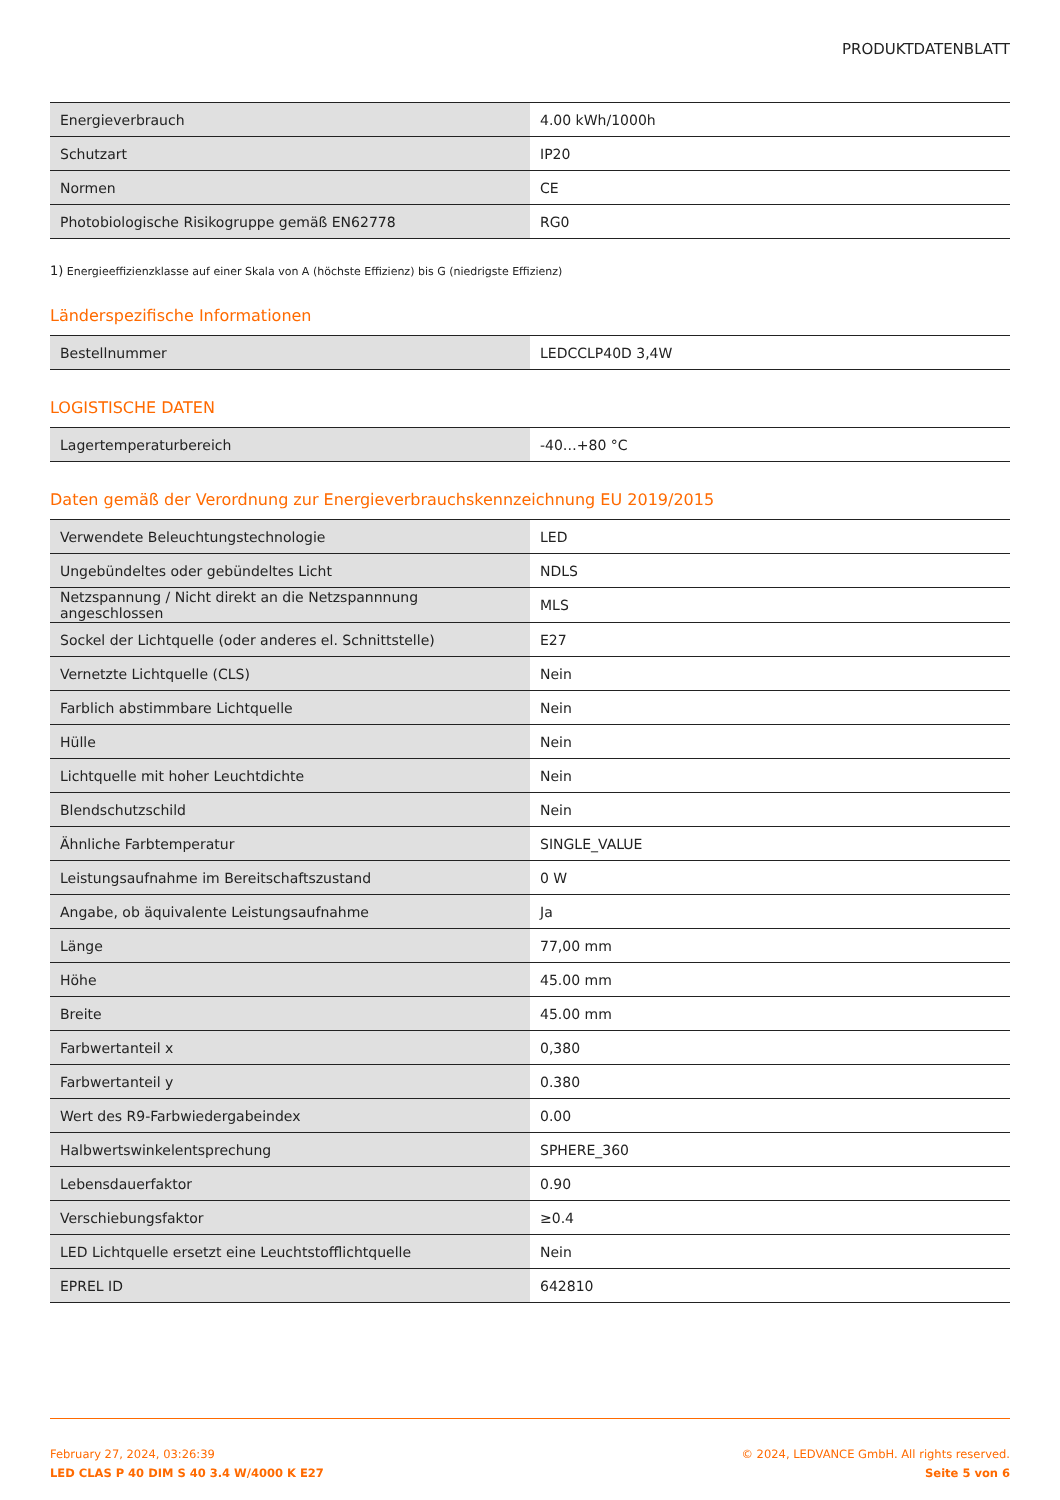PRODUKTDATENBLATT
| Energieverbrauch | 4.00 kWh/1000h |
| Schutzart | IP20 |
| Normen | CE |
| Photobiologische Risikogruppe gemäß EN62778 | RG0 |
1) Energieeffizienzklasse auf einer Skala von A (höchste Effizienz) bis G (niedrigste Effizienz)
Länderspezifische Informationen
| Bestellnummer | LEDCCLP40D 3,4W |
LOGISTISCHE DATEN
| Lagertemperaturbereich | -40…+80 °C |
Daten gemäß der Verordnung zur Energieverbrauchskennzeichnung EU 2019/2015
| Verwendete Beleuchtungstechnologie | LED |
| Ungebündeltes oder gebündeltes Licht | NDLS |
| Netzspannung / Nicht direkt an die Netzspannnung angeschlossen | MLS |
| Sockel der Lichtquelle (oder anderes el. Schnittstelle) | E27 |
| Vernetzte Lichtquelle (CLS) | Nein |
| Farblich abstimmbare Lichtquelle | Nein |
| Hülle | Nein |
| Lichtquelle mit hoher Leuchtdichte | Nein |
| Blendschutzschild | Nein |
| Ähnliche Farbtemperatur | SINGLE_VALUE |
| Leistungsaufnahme im Bereitschaftszustand | 0 W |
| Angabe, ob äquivalente Leistungsaufnahme | Ja |
| Länge | 77,00 mm |
| Höhe | 45.00 mm |
| Breite | 45.00 mm |
| Farbwertanteil x | 0,380 |
| Farbwertanteil y | 0.380 |
| Wert des R9-Farbwiedergabeindex | 0.00 |
| Halbwertswinkelentsprechung | SPHERE_360 |
| Lebensdauerfaktor | 0.90 |
| Verschiebungsfaktor | ≥0.4 |
| LED Lichtquelle ersetzt eine Leuchtstofflichtquelle | Nein |
| EPREL ID | 642810 |
February 27, 2024, 03:26:39
LED CLAS P 40 DIM S 40 3.4 W/4000 K E27
© 2024, LEDVANCE GmbH. All rights reserved.
Seite 5 von 6